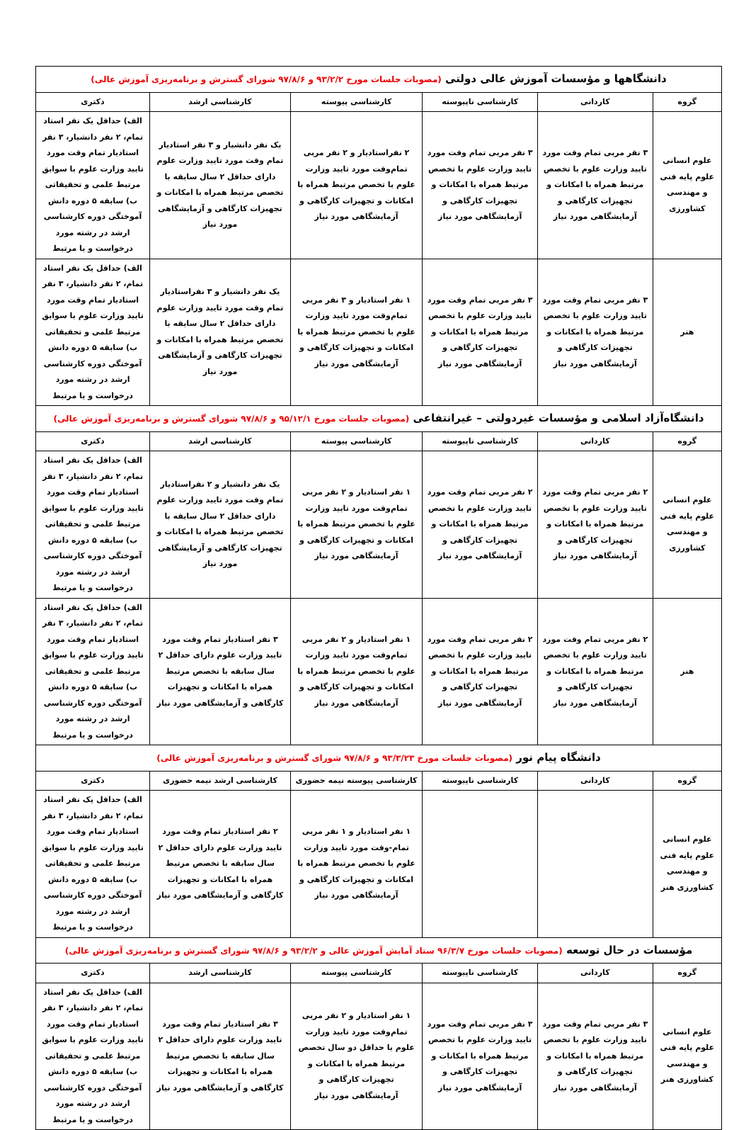| دانشگاهها و مؤسسات آموزش عالی دولتی (مصوبات جلسات مورخ ۹۳/۲/۲ و ۹۷/۸/۶ شورای گسترش و برنامه‌ریزی آموزش عالی) | | | | | |
| گروه | کاردانی | کارشناسی ناپیوسته | کارشناسی پیوسته | کارشناسی ارشد | دکتری |
| علوم انسانی علوم پایه فنی و مهندسی کشاورزی | ۳ نفر مربی تمام وقت مورد تایید وزارت علوم با تخصص مرتبط همراه با امکانات و تجهیزات کارگاهی و آزمایشگاهی مورد نیاز | ۳ نفر مربی تمام وقت مورد تایید وزارت علوم با تخصص مرتبط همراه با امکانات و تجهیزات کارگاهی و آزمایشگاهی مورد نیاز | ۲ نفراستادیار و ۲ نفر مربی تمام‌وقت مورد تایید وزارت علوم با تخصص مرتبط همراه با امکانات و تجهیزات کارگاهی و آزمایشگاهی مورد نیاز | یک نفر دانشیار و ۳ نفر استادیار تمام وقت مورد تایید وزارت علوم دارای حداقل ۲ سال سابقه با تخصص مرتبط همراه با امکانات و تجهیزات کارگاهی و آزمایشگاهی مورد نیاز | الف) حداقل یک نفر استاد تمام، ۲ نفر دانشیار، ۳ نفر استادیار تمام وقت مورد تایید وزارت علوم با سوابق مرتبط علمی و تحقیقاتی ب) سابقه ۵ دوره دانش آموختگی دوره کارشناسی ارشد در رشته مورد درخواست و یا مرتبط |
| هنر | ۳ نفر مربی تمام وقت مورد تایید وزارت علوم با تخصص مرتبط همراه با امکانات و تجهیزات کارگاهی و آزمایشگاهی مورد نیاز | ۳ نفر مربی تمام وقت مورد تایید وزارت علوم با تخصص مرتبط همراه با امکانات و تجهیزات کارگاهی و آزمایشگاهی مورد نیاز | ۱ نفر استادیار و ۳ نفر مربی تمام‌وقت مورد تایید وزارت علوم با تخصص مرتبط همراه با امکانات و تجهیزات کارگاهی و آزمایشگاهی مورد نیاز | یک نفر دانشیار و ۳ نفراستادیار تمام وقت مورد تایید وزارت علوم دارای حداقل ۲ سال سابقه با تخصص مرتبط همراه با امکانات و تجهیزات کارگاهی و آزمایشگاهی مورد نیاز | الف) حداقل یک نفر استاد تمام، ۲ نفر دانشیار، ۳ نفر استادیار تمام وقت مورد تایید وزارت علوم با سوابق مرتبط علمی و تحقیقاتی ب) سابقه ۵ دوره دانش آموختگی دوره کارشناسی ارشد در رشته مورد درخواست و یا مرتبط |
| دانشگاه‌آزاد اسلامی و مؤسسات غیردولتی – غیرانتفاعی (مصوبات جلسات مورخ ۹۵/۱۲/۱ و ۹۷/۸/۶ شورای گسترش و برنامه‌ریزی آموزش عالی) | | | | | |
| گروه | کاردانی | کارشناسی ناپیوسته | کارشناسی پیوسته | کارشناسی ارشد | دکتری |
| علوم انسانی علوم پایه فنی و مهندسی کشاورزی | ۲ نفر مربی تمام وقت مورد تایید وزارت علوم با تخصص مرتبط همراه با امکانات و تجهیزات کارگاهی و آزمایشگاهی مورد نیاز | ۲ نفر مربی تمام وقت مورد تایید وزارت علوم با تخصص مرتبط همراه با امکانات و تجهیزات کارگاهی و آزمایشگاهی مورد نیاز | ۱ نفر استادیار و ۲ نفر مربی تمام‌وقت مورد تایید وزارت علوم با تخصص مرتبط همراه با امکانات و تجهیزات کارگاهی و آزمایشگاهی مورد نیاز | یک نفر دانشیار و ۲ نفراستادیار تمام وقت مورد تایید وزارت علوم دارای حداقل ۲ سال سابقه با تخصص مرتبط همراه با امکانات و تجهیزات کارگاهی و آزمایشگاهی مورد نیاز | الف) حداقل یک نفر استاد تمام، ۲ نفر دانشیار، ۳ نفر استادیار تمام وقت مورد تایید وزارت علوم با سوابق مرتبط علمی و تحقیقاتی ب) سابقه ۵ دوره دانش آموختگی دوره کارشناسی ارشد در رشته مورد درخواست و یا مرتبط |
| هنر | ۲ نفر مربی تمام وقت مورد تایید وزارت علوم با تخصص مرتبط همراه با امکانات و تجهیزات کارگاهی و آزمایشگاهی مورد نیاز | ۲ نفر مربی تمام وقت مورد تایید وزارت علوم با تخصص مرتبط همراه با امکانات و تجهیزات کارگاهی و آزمایشگاهی مورد نیاز | ۱ نفر استادیار و ۲ نفر مربی تمام‌وقت مورد تایید وزارت علوم با تخصص مرتبط همراه با امکانات و تجهیزات کارگاهی و آزمایشگاهی مورد نیاز | ۳ نفر استادیار تمام وقت مورد تایید وزارت علوم دارای حداقل ۲ سال سابقه با تخصص مرتبط همراه با امکانات و تجهیزات کارگاهی و آزمایشگاهی مورد نیاز | الف) حداقل یک نفر استاد تمام، ۲ نفر دانشیار، ۳ نفر استادیار تمام وقت مورد تایید وزارت علوم با سوابق مرتبط علمی و تحقیقاتی ب) سابقه ۵ دوره دانش آموختگی دوره کارشناسی ارشد در رشته مورد درخواست و یا مرتبط |
| دانشگاه پیام نور (مصوبات جلسات مورخ ۹۳/۳/۲۳ و ۹۷/۸/۶ شورای گسترش و برنامه‌ریزی آموزش عالی) | | | | | |
| گروه | کاردانی | کارشناسی ناپیوسته | کارشناسی پیوسته نیمه حضوری | کارشناسی ارشد نیمه حضوری | دکتری |
| علوم انسانی علوم پایه فنی و مهندسی کشاورزی هنر | | | ۱ نفر استادیار و ۱ نفر مربی تمام-وقت مورد تایید وزارت علوم با تخصص مرتبط همراه با امکانات و تجهیزات کارگاهی و آزمایشگاهی مورد نیاز | ۲ نفر استادیار تمام وقت مورد تایید وزارت علوم دارای حداقل ۲ سال سابقه با تخصص مرتبط همراه با امکانات و تجهیزات کارگاهی و آزمایشگاهی مورد نیاز | الف) حداقل یک نفر استاد تمام، ۲ نفر دانشیار، ۳ نفر استادیار تمام وقت مورد تایید وزارت علوم با سوابق مرتبط علمی و تحقیقاتی ب) سابقه ۵ دوره دانش آموختگی دوره کارشناسی ارشد در رشته مورد درخواست و یا مرتبط |
| مؤسسات در حال توسعه (مصوبات جلسات مورخ ۹۶/۳/۷ ستاد آمایش آموزش عالی و ۹۳/۲/۲ و ۹۷/۸/۶ شورای گسترش و برنامه‌ریزی آموزش عالی) | | | | | |
| گروه | کاردانی | کارشناسی ناپیوسته | کارشناسی پیوسته | کارشناسی ارشد | دکتری |
| علوم انسانی علوم پایه فنی و مهندسی کشاورزی هنر | ۳ نفر مربی تمام وقت مورد تایید وزارت علوم با تخصص مرتبط همراه با امکانات و تجهیزات کارگاهی و آزمایشگاهی مورد نیاز | ۳ نفر مربی تمام وقت مورد تایید وزارت علوم با تخصص مرتبط همراه با امکانات و تجهیزات کارگاهی و آزمایشگاهی مورد نیاز | ۱ نفر استادیار و ۲ نفر مربی تمام‌وقت مورد تایید وزارت علوم با حداقل دو سال تخصص مرتبط همراه با امکانات و تجهیزات کارگاهی و آزمایشگاهی مورد نیاز | ۳ نفر استادیار تمام وقت مورد تایید وزارت علوم دارای حداقل ۲ سال سابقه با تخصص مرتبط همراه با امکانات و تجهیزات کارگاهی و آزمایشگاهی مورد نیاز | الف) حداقل یک نفر استاد تمام، ۲ نفر دانشیار، ۳ نفر استادیار تمام وقت مورد تایید وزارت علوم با سوابق مرتبط علمی و تحقیقاتی ب) سابقه ۵ دوره دانش آموختگی دوره کارشناسی ارشد در رشته مورد درخواست و یا مرتبط |